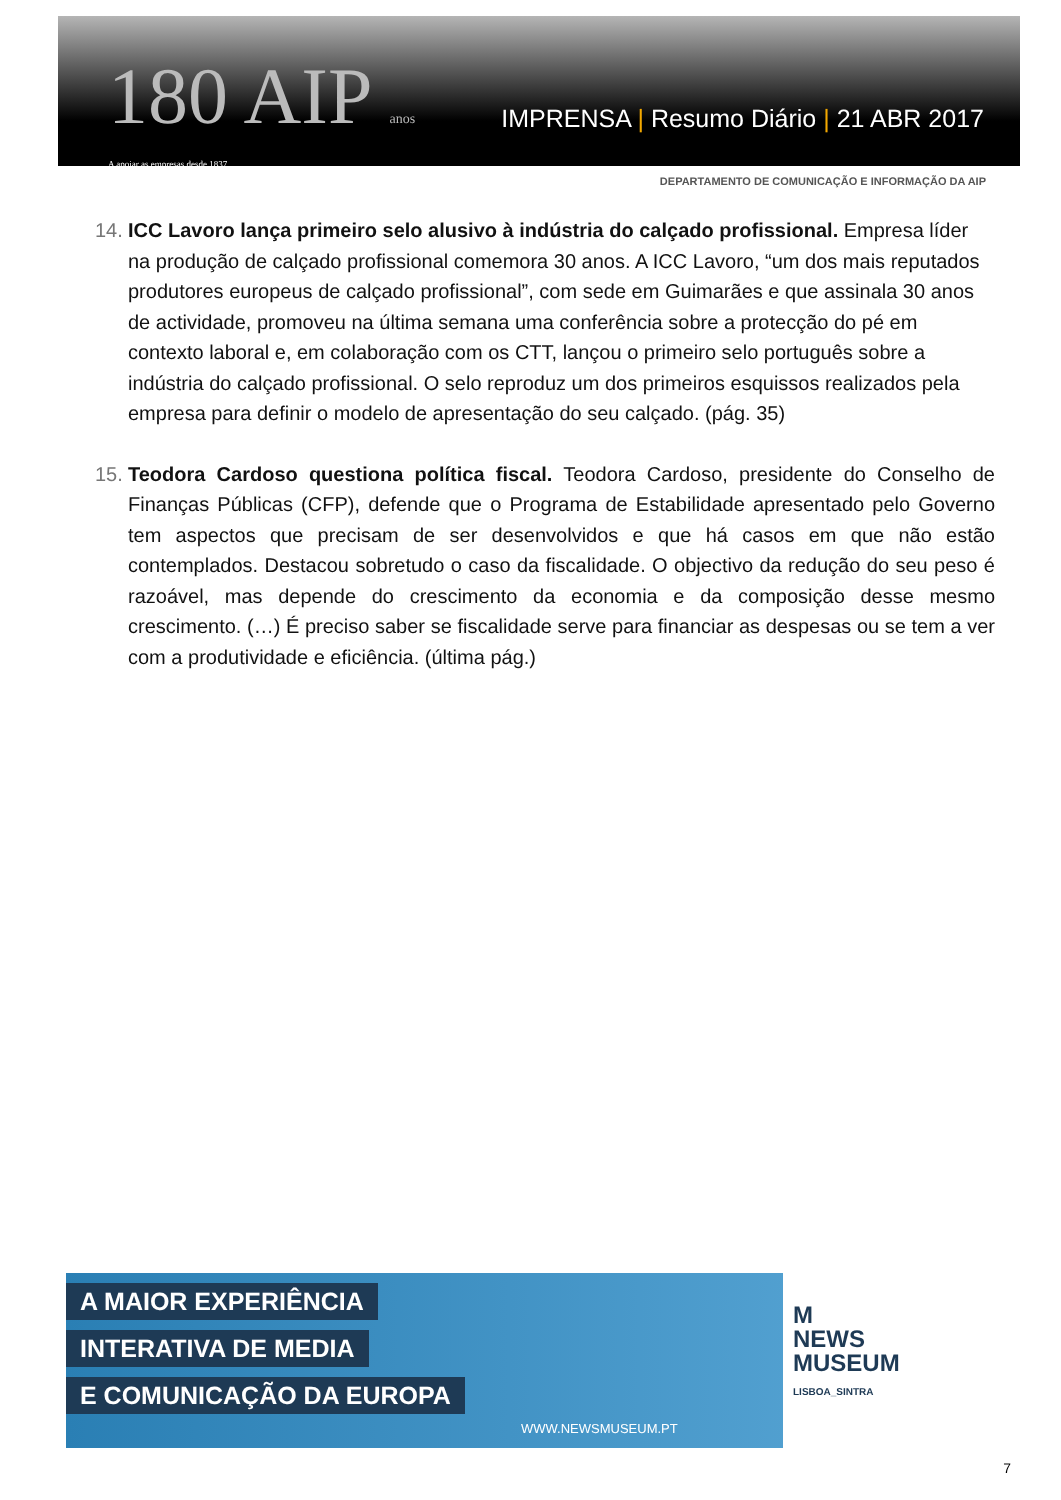180 AIP anos
A apoiar as empresas desde 1837
IMPRENSA | Resumo Diário | 21 ABR 2017
DEPARTAMENTO DE COMUNICAÇÃO E INFORMAÇÃO DA AIP
14.
ICC Lavoro lança primeiro selo alusivo à indústria do calçado profissional. Empresa líder na produção de calçado profissional comemora 30 anos. A ICC Lavoro, “um dos mais reputados produtores europeus de calçado profissional”, com sede em Guimarães e que assinala 30 anos de actividade, promoveu na última semana uma conferência sobre a protecção do pé em contexto laboral e, em colaboração com os CTT, lançou o primeiro selo português sobre a indústria do calçado profissional. O selo reproduz um dos primeiros esquissos realizados pela empresa para definir o modelo de apresentação do seu calçado. (pág. 35)
15.
Teodora Cardoso questiona política fiscal. Teodora Cardoso, presidente do Conselho de Finanças Públicas (CFP), defende que o Programa de Estabilidade apresentado pelo Governo tem aspectos que precisam de ser desenvolvidos e que há casos em que não estão contemplados. Destacou sobretudo o caso da fiscalidade. O objectivo da redução do seu peso é razoável, mas depende do crescimento da economia e da composição desse mesmo crescimento. (…) É preciso saber se fiscalidade serve para financiar as despesas ou se tem a ver com a produtividade e eficiência. (última pág.)
A MAIOR EXPERIÊNCIA
INTERATIVA DE MEDIA
E COMUNICAÇÃO DA EUROPA
WWW.NEWSMUSEUM.PT
M
NEWS
MUSEUM
LISBOA_SINTRA
7